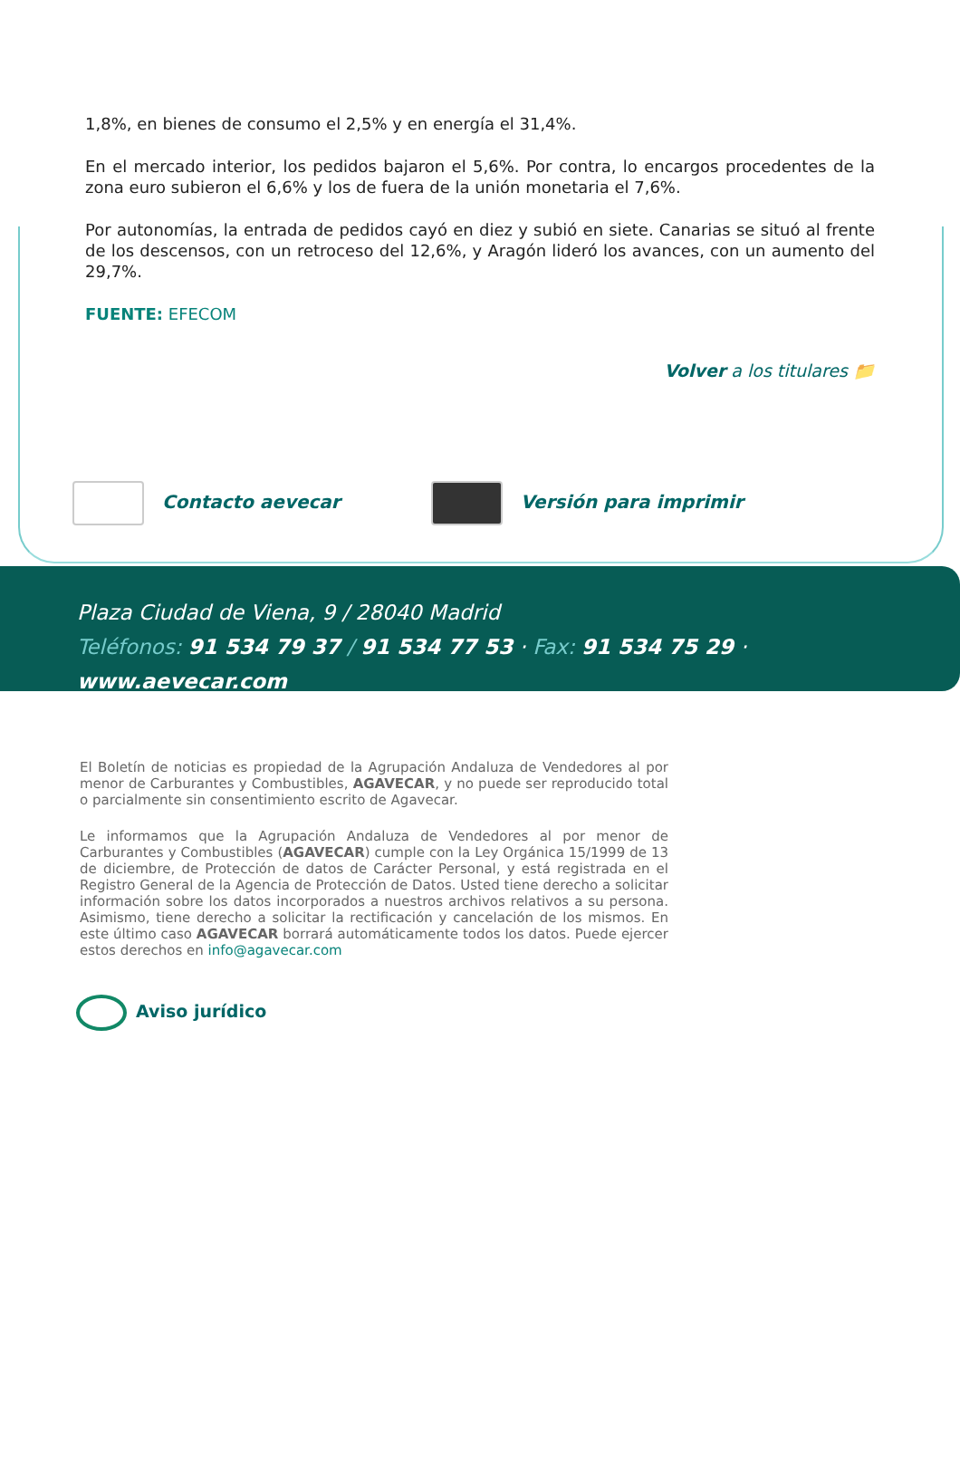1,8%, en bienes de consumo el 2,5% y en energía el 31,4%.
En el mercado interior, los pedidos bajaron el 5,6%. Por contra, lo encargos procedentes de la zona euro subieron el 6,6% y los de fuera de la unión monetaria el 7,6%.
Por autonomías, la entrada de pedidos cayó en diez y subió en siete. Canarias se situó al frente de los descensos, con un retroceso del 12,6%, y Aragón lideró los avances, con un aumento del 29,7%.
FUENTE: EFECOM
Volver a los titulares 📁
Contacto aevecar Versión para imprimir
Plaza Ciudad de Viena, 9 / 28040 Madrid
Teléfonos: 91 534 79 37 / 91 534 77 53 · Fax: 91 534 75 29 · www.aevecar.com
El Boletín de noticias es propiedad de la Agrupación Andaluza de Vendedores al por menor de Carburantes y Combustibles, AGAVECAR, y no puede ser reproducido total o parcialmente sin consentimiento escrito de Agavecar.
Le informamos que la Agrupación Andaluza de Vendedores al por menor de Carburantes y Combustibles (AGAVECAR) cumple con la Ley Orgánica 15/1999 de 13 de diciembre, de Protección de datos de Carácter Personal, y está registrada en el Registro General de la Agencia de Protección de Datos. Usted tiene derecho a solicitar información sobre los datos incorporados a nuestros archivos relativos a su persona. Asimismo, tiene derecho a solicitar la rectificación y cancelación de los mismos. En este último caso AGAVECAR borrará automáticamente todos los datos. Puede ejercer estos derechos en info@agavecar.com
Aviso jurídico